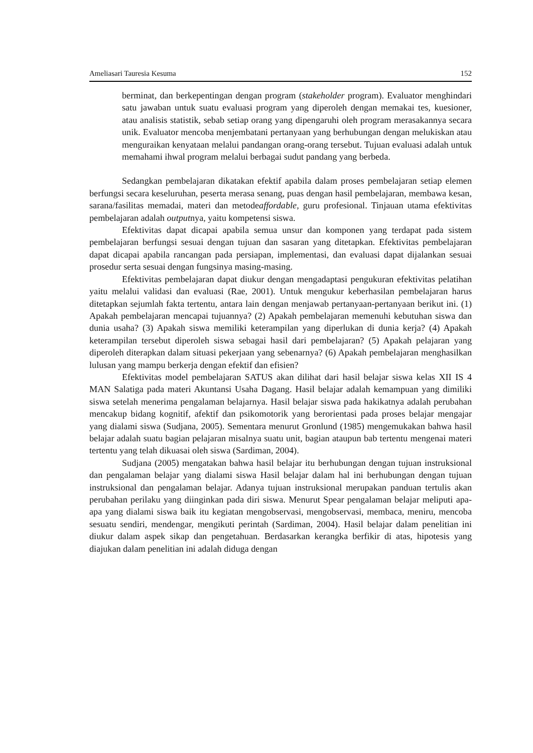Ameliasari Tauresia Kesuma 152
berminat, dan berkepentingan dengan program (stakeholder program). Evaluator menghindari satu jawaban untuk suatu evaluasi program yang diperoleh dengan memakai tes, kuesioner, atau analisis statistik, sebab setiap orang yang dipengaruhi oleh program merasakannya secara unik. Evaluator mencoba menjembatani pertanyaan yang berhubungan dengan melukiskan atau menguraikan kenyataan melalui pandangan orang-orang tersebut. Tujuan evaluasi adalah untuk memahami ihwal program melalui berbagai sudut pandang yang berbeda.
Sedangkan pembelajaran dikatakan efektif apabila dalam proses pembelajaran setiap elemen berfungsi secara keseluruhan, peserta merasa senang, puas dengan hasil pembelajaran, membawa kesan, sarana/fasilitas memadai, materi dan metodeaffordable, guru profesional. Tinjauan utama efektivitas pembelajaran adalah outputnya, yaitu kompetensi siswa.
Efektivitas dapat dicapai apabila semua unsur dan komponen yang terdapat pada sistem pembelajaran berfungsi sesuai dengan tujuan dan sasaran yang ditetapkan. Efektivitas pembelajaran dapat dicapai apabila rancangan pada persiapan, implementasi, dan evaluasi dapat dijalankan sesuai prosedur serta sesuai dengan fungsinya masing-masing.
Efektivitas pembelajaran dapat diukur dengan mengadaptasi pengukuran efektivitas pelatihan yaitu melalui validasi dan evaluasi (Rae, 2001). Untuk mengukur keberhasilan pembelajaran harus ditetapkan sejumlah fakta tertentu, antara lain dengan menjawab pertanyaan-pertanyaan berikut ini. (1) Apakah pembelajaran mencapai tujuannya? (2) Apakah pembelajaran memenuhi kebutuhan siswa dan dunia usaha? (3) Apakah siswa memiliki keterampilan yang diperlukan di dunia kerja? (4) Apakah keterampilan tersebut diperoleh siswa sebagai hasil dari pembelajaran? (5) Apakah pelajaran yang diperoleh diterapkan dalam situasi pekerjaan yang sebenarnya? (6) Apakah pembelajaran menghasilkan lulusan yang mampu berkerja dengan efektif dan efisien?
Efektivitas model pembelajaran SATUS akan dilihat dari hasil belajar siswa kelas XII IS 4 MAN Salatiga pada materi Akuntansi Usaha Dagang. Hasil belajar adalah kemampuan yang dimiliki siswa setelah menerima pengalaman belajarnya. Hasil belajar siswa pada hakikatnya adalah perubahan mencakup bidang kognitif, afektif dan psikomotorik yang berorientasi pada proses belajar mengajar yang dialami siswa (Sudjana, 2005). Sementara menurut Gronlund (1985) mengemukakan bahwa hasil belajar adalah suatu bagian pelajaran misalnya suatu unit, bagian ataupun bab tertentu mengenai materi tertentu yang telah dikuasai oleh siswa (Sardiman, 2004).
Sudjana (2005) mengatakan bahwa hasil belajar itu berhubungan dengan tujuan instruksional dan pengalaman belajar yang dialami siswa Hasil belajar dalam hal ini berhubungan dengan tujuan instruksional dan pengalaman belajar. Adanya tujuan instruksional merupakan panduan tertulis akan perubahan perilaku yang diinginkan pada diri siswa. Menurut Spear pengalaman belajar meliputi apa-apa yang dialami siswa baik itu kegiatan mengobservasi, mengobservasi, membaca, meniru, mencoba sesuatu sendiri, mendengar, mengikuti perintah (Sardiman, 2004). Hasil belajar dalam penelitian ini diukur dalam aspek sikap dan pengetahuan. Berdasarkan kerangka berfikir di atas, hipotesis yang diajukan dalam penelitian ini adalah diduga dengan